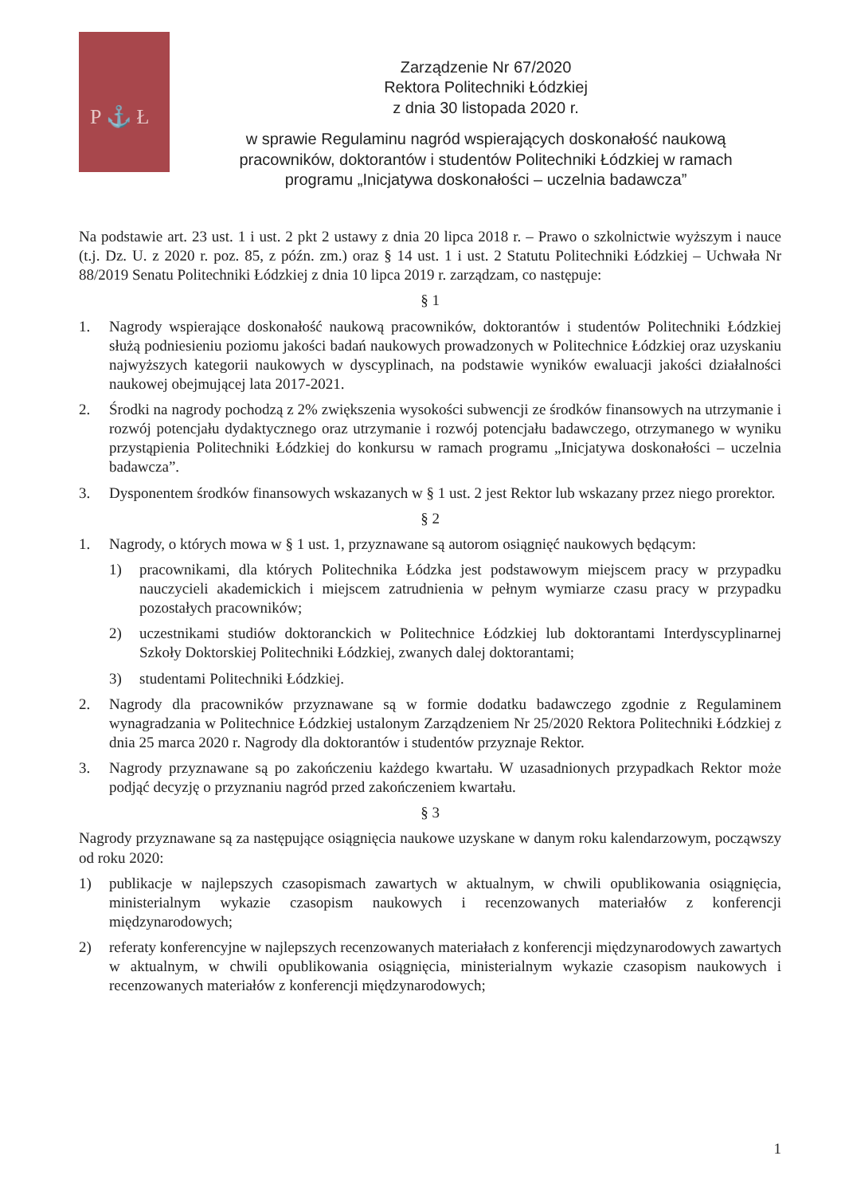P ⚓ Ł
Zarządzenie Nr 67/2020
Rektora Politechniki Łódzkiej
z dnia 30 listopada 2020 r.
w sprawie Regulaminu nagród wspierających doskonałość naukową pracowników, doktorantów i studentów Politechniki Łódzkiej w ramach programu „Inicjatywa doskonałości – uczelnia badawcza”
Na podstawie art. 23 ust. 1 i ust. 2 pkt 2 ustawy z dnia 20 lipca 2018 r. – Prawo o szkolnictwie wyższym i nauce (t.j. Dz. U. z 2020 r. poz. 85, z późn. zm.) oraz § 14 ust. 1 i ust. 2 Statutu Politechniki Łódzkiej – Uchwała Nr 88/2019 Senatu Politechniki Łódzkiej z dnia 10 lipca 2019 r. zarządzam, co następuje:
§ 1
1. Nagrody wspierające doskonałość naukową pracowników, doktorantów i studentów Politechniki Łódzkiej służą podniesieniu poziomu jakości badań naukowych prowadzonych w Politechnice Łódzkiej oraz uzyskaniu najwyższych kategorii naukowych w dyscyplinach, na podstawie wyników ewaluacji jakości działalności naukowej obejmującej lata 2017-2021.
2. Środki na nagrody pochodzą z 2% zwiększenia wysokości subwencji ze środków finansowych na utrzymanie i rozwój potencjału dydaktycznego oraz utrzymanie i rozwój potencjału badawczego, otrzymanego w wyniku przystąpienia Politechniki Łódzkiej do konkursu w ramach programu „Inicjatywa doskonałości – uczelnia badawcza”.
3. Dysponentem środków finansowych wskazanych w § 1 ust. 2 jest Rektor lub wskazany przez niego prorektor.
§ 2
1. Nagrody, o których mowa w § 1 ust. 1, przyznawane są autorom osiągnięć naukowych będącym:
1) pracownikami, dla których Politechnika Łódzka jest podstawowym miejscem pracy w przypadku nauczycieli akademickich i miejscem zatrudnienia w pełnym wymiarze czasu pracy w przypadku pozostałych pracowników;
2) uczestnikami studiów doktoranckich w Politechnice Łódzkiej lub doktorantami Interdyscyplinarnej Szkoły Doktorskiej Politechniki Łódzkiej, zwanych dalej doktorantami;
3) studentami Politechniki Łódzkiej.
2. Nagrody dla pracowników przyznawane są w formie dodatku badawczego zgodnie z Regulaminem wynagradzania w Politechnice Łódzkiej ustalonym Zarządzeniem Nr 25/2020 Rektora Politechniki Łódzkiej z dnia 25 marca 2020 r. Nagrody dla doktorantów i studentów przyznaje Rektor.
3. Nagrody przyznawane są po zakończeniu każdego kwartału. W uzasadnionych przypadkach Rektor może podjąć decyzję o przyznaniu nagród przed zakończeniem kwartału.
§ 3
Nagrody przyznawane są za następujące osiągnięcia naukowe uzyskane w danym roku kalendarzowym, począwszy od roku 2020:
1) publikacje w najlepszych czasopismach zawartych w aktualnym, w chwili opublikowania osiągnięcia, ministerialnym wykazie czasopism naukowych i recenzowanych materiałów z konferencji międzynarodowych;
2) referaty konferencyjne w najlepszych recenzowanych materiałach z konferencji międzynarodowych zawartych w aktualnym, w chwili opublikowania osiągnięcia, ministerialnym wykazie czasopism naukowych i recenzowanych materiałów z konferencji międzynarodowych;
1